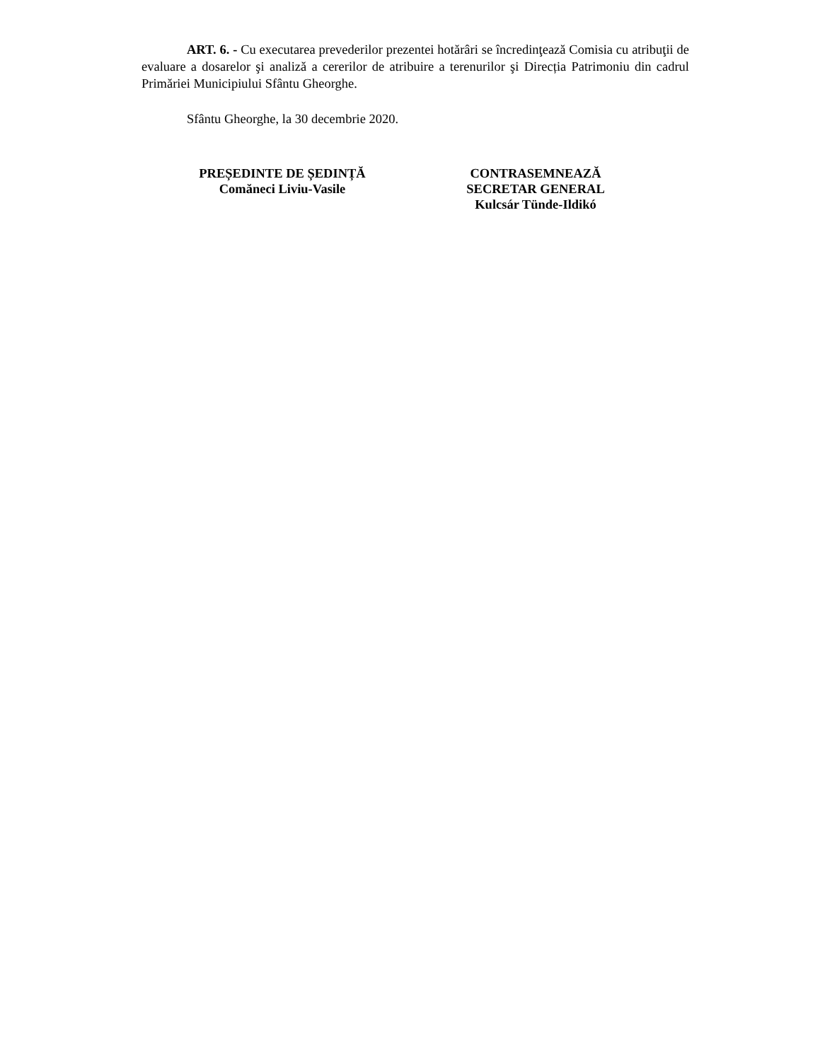ART. 6. - Cu executarea prevederilor prezentei hotărâri se încredinţează Comisia cu atribuţii de evaluare a dosarelor şi analiză a cererilor de atribuire a terenurilor şi Direcția Patrimoniu din cadrul Primăriei Municipiului Sfântu Gheorghe.
Sfântu Gheorghe, la 30 decembrie 2020.
PREȘEDINTE DE ȘEDINȚĂ
Comăneci Liviu-Vasile
CONTRASEMNEAZĂ
SECRETAR GENERAL
Kulcsár Tünde-Ildikó